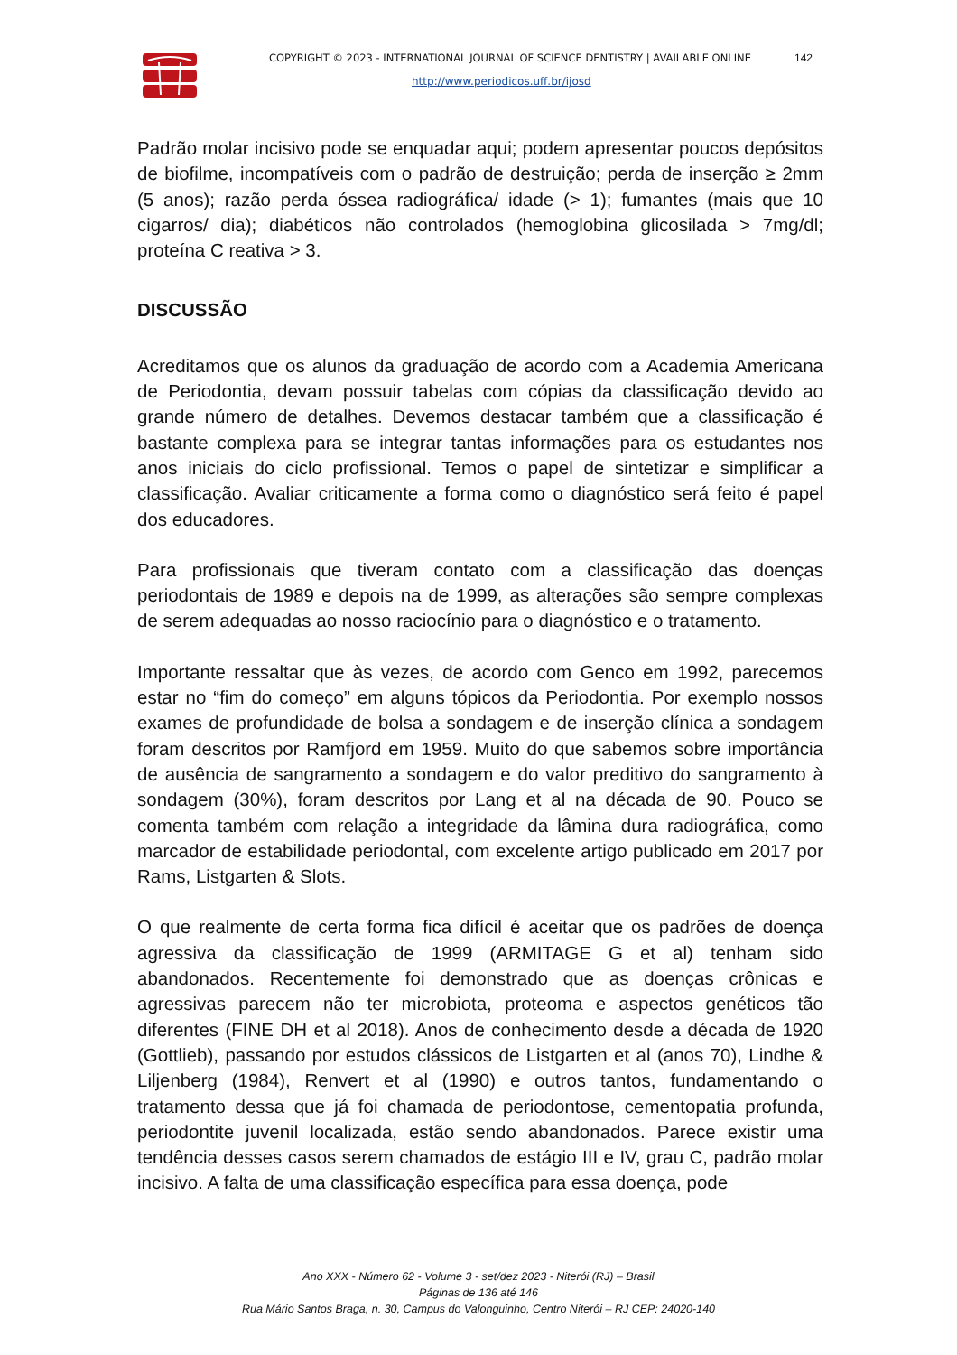COPYRIGHT © 2023 - INTERNATIONAL JOURNAL OF SCIENCE DENTISTRY | AVAILABLE ONLINE
142
http://www.periodicos.uff.br/ijosd
Padrão molar incisivo pode se enquadar aqui; podem apresentar poucos depósitos de biofilme, incompatíveis com o padrão de destruição; perda de inserção ≥ 2mm (5 anos); razão perda óssea radiográfica/ idade (> 1); fumantes (mais que 10 cigarros/ dia); diabéticos não controlados (hemoglobina glicosilada > 7mg/dl; proteína C reativa > 3.
DISCUSSÃO
Acreditamos que os alunos da graduação de acordo com a Academia Americana de Periodontia, devam possuir tabelas com cópias da classificação devido ao grande número de detalhes. Devemos destacar também que a classificação é bastante complexa para se integrar tantas informações para os estudantes nos anos iniciais do ciclo profissional. Temos o papel de sintetizar e simplificar a classificação. Avaliar criticamente a forma como o diagnóstico será feito é papel dos educadores.
Para profissionais que tiveram contato com a classificação das doenças periodontais de 1989 e depois na de 1999, as alterações são sempre complexas de serem adequadas ao nosso raciocínio para o diagnóstico e o tratamento.
Importante ressaltar que às vezes, de acordo com Genco em 1992, parecemos estar no “fim do começo” em alguns tópicos da Periodontia. Por exemplo nossos exames de profundidade de bolsa a sondagem e de inserção clínica a sondagem foram descritos por Ramfjord em 1959. Muito do que sabemos sobre importância de ausência de sangramento a sondagem e do valor preditivo do sangramento à sondagem (30%), foram descritos por Lang et al na década de 90. Pouco se comenta também com relação a integridade da lâmina dura radiográfica, como marcador de estabilidade periodontal, com excelente artigo publicado em 2017 por Rams, Listgarten & Slots.
O que realmente de certa forma fica difícil é aceitar que os padrões de doença agressiva da classificação de 1999 (ARMITAGE G et al) tenham sido abandonados. Recentemente foi demonstrado que as doenças crônicas e agressivas parecem não ter microbiota, proteoma e aspectos genéticos tão diferentes (FINE DH et al 2018). Anos de conhecimento desde a década de 1920 (Gottlieb), passando por estudos clássicos de Listgarten et al (anos 70), Lindhe & Liljenberg (1984), Renvert et al (1990) e outros tantos, fundamentando o tratamento dessa que já foi chamada de periodontose, cementopatia profunda, periodontite juvenil localizada, estão sendo abandonados. Parece existir uma tendência desses casos serem chamados de estágio III e IV, grau C, padrão molar incisivo. A falta de uma classificação específica para essa doença, pode
Ano XXX - Número 62 - Volume 3 - set/dez 2023 - Niterói (RJ) – Brasil
Páginas de 136 até 146
Rua Mário Santos Braga, n. 30, Campus do Valonguinho, Centro Niterói – RJ CEP: 24020-140